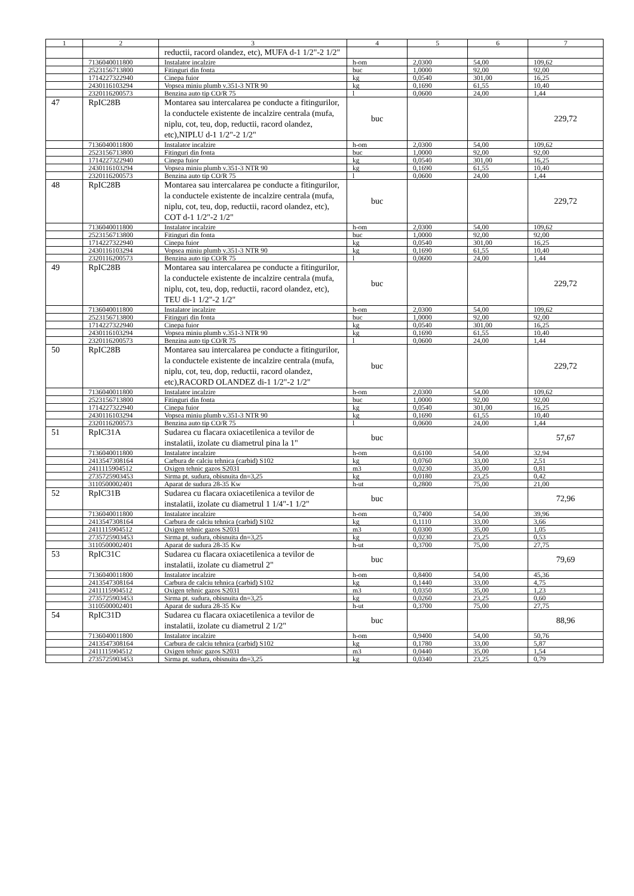| 1 | 2 | 3 | 4 | 5 | 6 | 7 |
| --- | --- | --- | --- | --- | --- | --- |
| | | reductii, racord olandez, etc), MUFA d-1 1/2"-2 1/2" | | | | |
| | 7136040011800 | Instalator incalzire | h-om | 2,0300 | 54,00 | 109,62 |
| | 2523156713800 | Fitinguri din fonta | buc | 1,0000 | 92,00 | 92,00 |
| | 1714227322940 | Cinepa fuior | kg | 0,0540 | 301,00 | 16,25 |
| | 2430116103294 | Vopsea miniu plumb v.351-3 NTR 90 | kg | 0,1690 | 61,55 | 10,40 |
| | 2320116200573 | Benzina auto tip CO/R 75 | l | 0,0600 | 24,00 | 1,44 |
| 47 | RpIC28B | Montarea sau intercalarea pe conducte a fitingurilor, la conductele existente de incalzire centrala (mufa, niplu, cot, teu, dop, reductii, racord olandez, etc),NIPLU d-1 1/2"-2 1/2" | buc | | | 229,72 |
| | 7136040011800 | Instalator incalzire | h-om | 2,0300 | 54,00 | 109,62 |
| | 2523156713800 | Fitinguri din fonta | buc | 1,0000 | 92,00 | 92,00 |
| | 1714227322940 | Cinepa fuior | kg | 0,0540 | 301,00 | 16,25 |
| | 2430116103294 | Vopsea miniu plumb v.351-3 NTR 90 | kg | 0,1690 | 61,55 | 10,40 |
| | 2320116200573 | Benzina auto tip CO/R 75 | l | 0,0600 | 24,00 | 1,44 |
| 48 | RpIC28B | Montarea sau intercalarea pe conducte a fitingurilor, la conductele existente de incalzire centrala (mufa, niplu, cot, teu, dop, reductii, racord olandez, etc), COT d-1 1/2"-2 1/2" | buc | | | 229,72 |
| | 7136040011800 | Instalator incalzire | h-om | 2,0300 | 54,00 | 109,62 |
| | 2523156713800 | Fitinguri din fonta | buc | 1,0000 | 92,00 | 92,00 |
| | 1714227322940 | Cinepa fuior | kg | 0,0540 | 301,00 | 16,25 |
| | 2430116103294 | Vopsea miniu plumb v.351-3 NTR 90 | kg | 0,1690 | 61,55 | 10,40 |
| | 2320116200573 | Benzina auto tip CO/R 75 | l | 0,0600 | 24,00 | 1,44 |
| 49 | RpIC28B | Montarea sau intercalarea pe conducte a fitingurilor, la conductele existente de incalzire centrala (mufa, niplu, cot, teu, dop, reductii, racord olandez, etc), TEU di-1 1/2"-2 1/2" | buc | | | 229,72 |
| | 7136040011800 | Instalator incalzire | h-om | 2,0300 | 54,00 | 109,62 |
| | 2523156713800 | Fitinguri din fonta | buc | 1,0000 | 92,00 | 92,00 |
| | 1714227322940 | Cinepa fuior | kg | 0,0540 | 301,00 | 16,25 |
| | 2430116103294 | Vopsea miniu plumb v.351-3 NTR 90 | kg | 0,1690 | 61,55 | 10,40 |
| | 2320116200573 | Benzina auto tip CO/R 75 | l | 0,0600 | 24,00 | 1,44 |
| 50 | RpIC28B | Montarea sau intercalarea pe conducte a fitingurilor, la conductele existente de incalzire centrala (mufa, niplu, cot, teu, dop, reductii, racord olandez, etc),RACORD OLANDEZ di-1 1/2"-2 1/2" | buc | | | 229,72 |
| | 7136040011800 | Instalator incalzire | h-om | 2,0300 | 54,00 | 109,62 |
| | 2523156713800 | Fitinguri din fonta | buc | 1,0000 | 92,00 | 92,00 |
| | 1714227322940 | Cinepa fuior | kg | 0,0540 | 301,00 | 16,25 |
| | 2430116103294 | Vopsea miniu plumb v.351-3 NTR 90 | kg | 0,1690 | 61,55 | 10,40 |
| | 2320116200573 | Benzina auto tip CO/R 75 | l | 0,0600 | 24,00 | 1,44 |
| 51 | RpIC31A | Sudarea cu flacara oxiacetilenica a tevilor de instalatii, izolate cu diametrul pina la 1" | buc | | | 57,67 |
| | 7136040011800 | Instalator incalzire | h-om | 0,6100 | 54,00 | 32,94 |
| | 2413547308164 | Carbura de calciu tehnica (carbid) S102 | kg | 0,0760 | 33,00 | 2,51 |
| | 2411115904512 | Oxigen tehnic gazos S2031 | m3 | 0,0230 | 35,00 | 0,81 |
| | 2735725903453 | Sirma pt. sudura, obisnuita dn=3,25 | kg | 0,0180 | 23,25 | 0,42 |
| | 3110500002401 | Aparat de sudura 28-35 Kw | h-ut | 0,2800 | 75,00 | 21,00 |
| 52 | RpIC31B | Sudarea cu flacara oxiacetilenica a tevilor de instalatii, izolate cu diametrul 1 1/4"-1 1/2" | buc | | | 72,96 |
| | 7136040011800 | Instalator incalzire | h-om | 0,7400 | 54,00 | 39,96 |
| | 2413547308164 | Carbura de calciu tehnica (carbid) S102 | kg | 0,1110 | 33,00 | 3,66 |
| | 2411115904512 | Oxigen tehnic gazos S2031 | m3 | 0,0300 | 35,00 | 1,05 |
| | 2735725903453 | Sirma pt. sudura, obisnuita dn=3,25 | kg | 0,0230 | 23,25 | 0,53 |
| | 3110500002401 | Aparat de sudura 28-35 Kw | h-ut | 0,3700 | 75,00 | 27,75 |
| 53 | RpIC31C | Sudarea cu flacara oxiacetilenica a tevilor de instalatii, izolate cu diametrul 2" | buc | | | 79,69 |
| | 7136040011800 | Instalator incalzire | h-om | 0,8400 | 54,00 | 45,36 |
| | 2413547308164 | Carbura de calciu tehnica (carbid) S102 | kg | 0,1440 | 33,00 | 4,75 |
| | 2411115904512 | Oxigen tehnic gazos S2031 | m3 | 0,0350 | 35,00 | 1,23 |
| | 2735725903453 | Sirma pt. sudura, obisnuita dn=3,25 | kg | 0,0260 | 23,25 | 0,60 |
| | 3110500002401 | Aparat de sudura 28-35 Kw | h-ut | 0,3700 | 75,00 | 27,75 |
| 54 | RpIC31D | Sudarea cu flacara oxiacetilenica a tevilor de instalatii, izolate cu diametrul 2 1/2" | buc | | | 88,96 |
| | 7136040011800 | Instalator incalzire | h-om | 0,9400 | 54,00 | 50,76 |
| | 2413547308164 | Carbura de calciu tehnica (carbid) S102 | kg | 0,1780 | 33,00 | 5,87 |
| | 2411115904512 | Oxigen tehnic gazos S2031 | m3 | 0,0440 | 35,00 | 1,54 |
| | 2735725903453 | Sirma pt. sudura, obisnuita dn=3,25 | kg | 0,0340 | 23,25 | 0,79 |